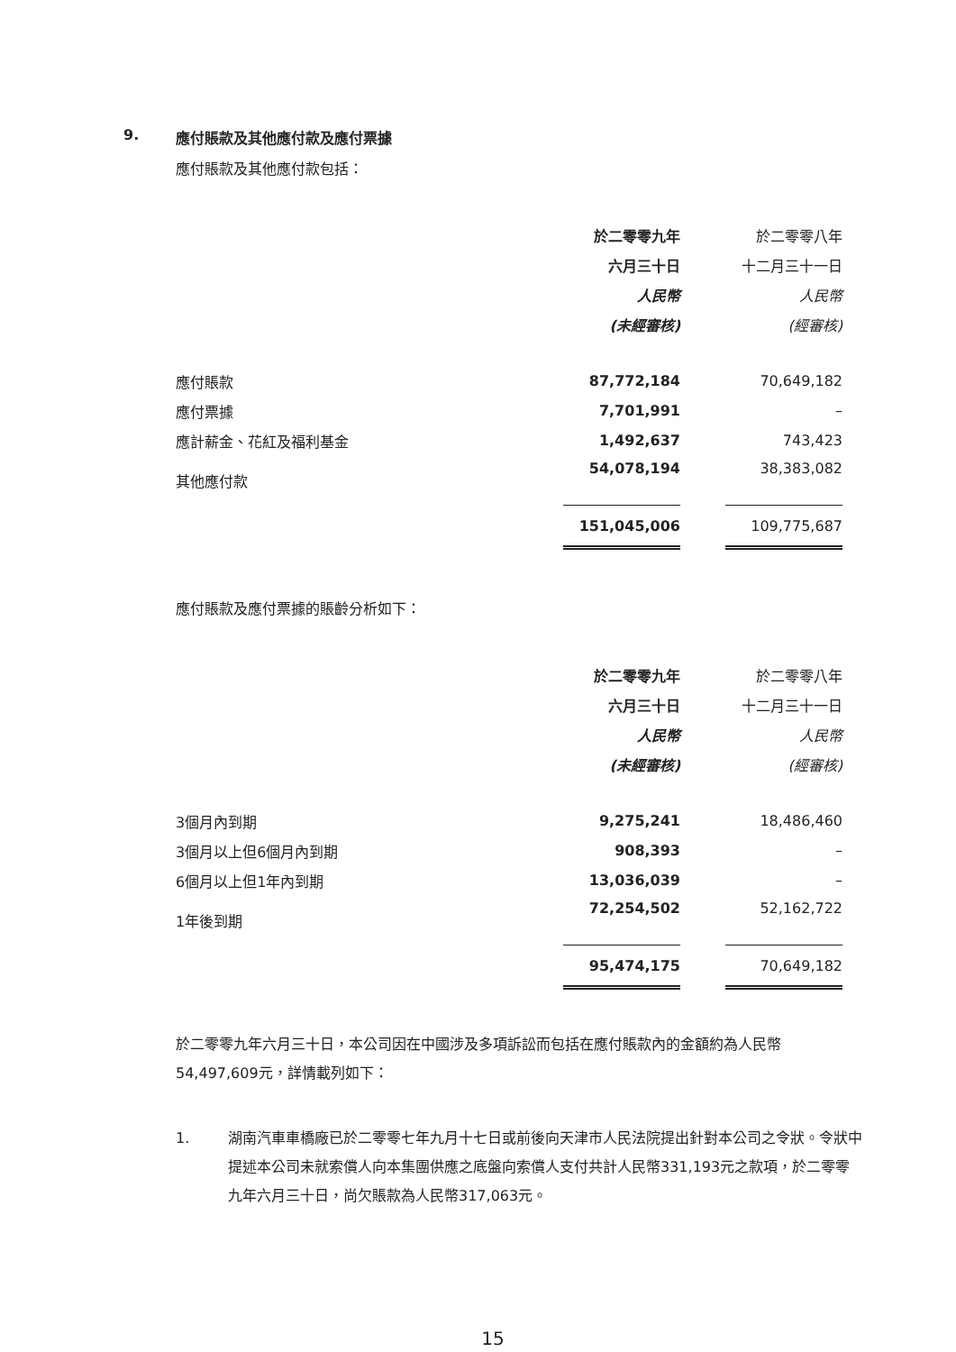9. 應付賬款及其他應付款及應付票據
應付賬款及其他應付款包括：
| | 於二零零九年 | | 於二零零八年 |
| --- | --- | --- | --- |
| | 六月三十日 | | 十二月三十一日 |
| | 人民幣 | | 人民幣 |
| | (未經審核) | | (經審核) |
| 應付賬款 | 87,772,184 | | 70,649,182 |
| 應付票據 | 7,701,991 | | – |
| 應計薪金、花紅及福利基金 | 1,492,637 | | 743,423 |
| 其他應付款 | 54,078,194 | | 38,383,082 |
| | 151,045,006 | | 109,775,687 |
應付賬款及應付票據的賬齡分析如下：
| | 於二零零九年 | | 於二零零八年 |
| --- | --- | --- | --- |
| | 六月三十日 | | 十二月三十一日 |
| | 人民幣 | | 人民幣 |
| | (未經審核) | | (經審核) |
| 3個月內到期 | 9,275,241 | | 18,486,460 |
| 3個月以上但6個月內到期 | 908,393 | | – |
| 6個月以上但1年內到期 | 13,036,039 | | – |
| 1年後到期 | 72,254,502 | | 52,162,722 |
| | 95,474,175 | | 70,649,182 |
於二零零九年六月三十日，本公司因在中國涉及多項訴訟而包括在應付賬款內的金額約為人民幣54,497,609元，詳情載列如下：
1. 湖南汽車車橋廠已於二零零七年九月十七日或前後向天津市人民法院提出針對本公司之令狀。令狀中提述本公司未就索償人向本集團供應之底盤向索償人支付共計人民幣331,193元之款項，於二零零九年六月三十日，尚欠賬款為人民幣317,063元。
15